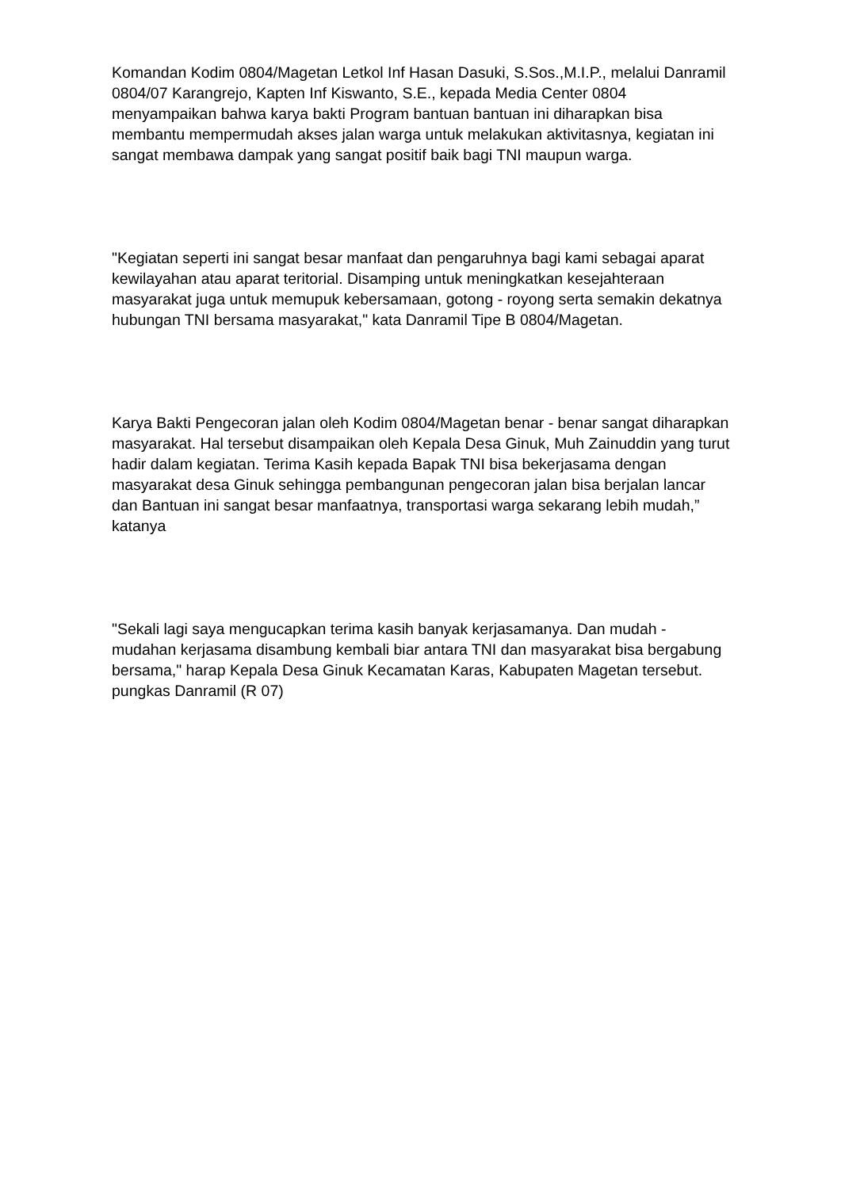Komandan Kodim 0804/Magetan Letkol Inf Hasan Dasuki, S.Sos.,M.I.P., melalui Danramil 0804/07 Karangrejo, Kapten Inf Kiswanto, S.E., kepada Media Center 0804 menyampaikan bahwa karya bakti Program bantuan bantuan ini diharapkan bisa membantu mempermudah akses jalan warga untuk melakukan aktivitasnya, kegiatan ini sangat membawa dampak yang sangat positif baik bagi TNI maupun warga.
"Kegiatan seperti ini sangat besar manfaat dan pengaruhnya bagi kami sebagai aparat kewilayahan atau aparat teritorial. Disamping untuk meningkatkan kesejahteraan masyarakat juga untuk memupuk kebersamaan, gotong - royong serta semakin dekatnya hubungan TNI bersama masyarakat," kata Danramil Tipe B 0804/Magetan.
Karya Bakti Pengecoran jalan oleh Kodim 0804/Magetan benar - benar sangat diharapkan masyarakat. Hal tersebut disampaikan oleh Kepala Desa Ginuk, Muh Zainuddin yang turut hadir dalam kegiatan. Terima Kasih kepada Bapak TNI bisa bekerjasama dengan masyarakat desa Ginuk sehingga pembangunan pengecoran jalan bisa berjalan lancar dan Bantuan ini sangat besar manfaatnya, transportasi warga sekarang lebih mudah,” katanya
"Sekali lagi saya mengucapkan terima kasih banyak kerjasamanya. Dan mudah - mudahan kerjasama disambung kembali biar antara TNI dan masyarakat bisa bergabung bersama," harap Kepala Desa Ginuk Kecamatan Karas, Kabupaten Magetan tersebut. pungkas Danramil (R 07)